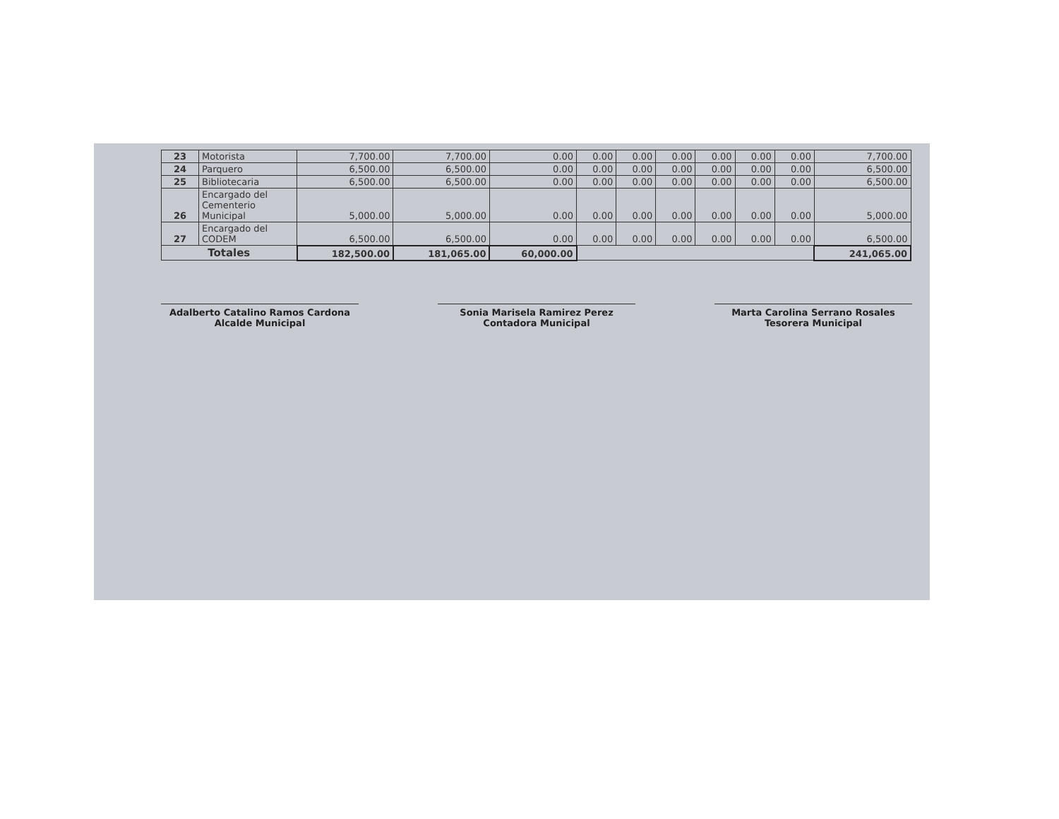| 23 | Motorista | 7,700.00 | 7,700.00 | 0.00 | 0.00 | 0.00 | 0.00 | 0.00 | 0.00 | 0.00 | 7,700.00 |
| 24 | Parquero | 6,500.00 | 6,500.00 | 0.00 | 0.00 | 0.00 | 0.00 | 0.00 | 0.00 | 0.00 | 6,500.00 |
| 25 | Bibliotecaria | 6,500.00 | 6,500.00 | 0.00 | 0.00 | 0.00 | 0.00 | 0.00 | 0.00 | 0.00 | 6,500.00 |
| 26 | Encargado del Cementerio Municipal | 5,000.00 | 5,000.00 | 0.00 | 0.00 | 0.00 | 0.00 | 0.00 | 0.00 | 0.00 | 5,000.00 |
| 27 | Encargado del CODEM | 6,500.00 | 6,500.00 | 0.00 | 0.00 | 0.00 | 0.00 | 0.00 | 0.00 | 0.00 | 6,500.00 |
| Totales | | 182,500.00 | 181,065.00 | 60,000.00 | | | | | | | 241,065.00 |
Adalberto Catalino Ramos Cardona
Alcalde Municipal
Sonia Marisela Ramirez Perez
Contadora Municipal
Marta Carolina Serrano Rosales
Tesorera Municipal